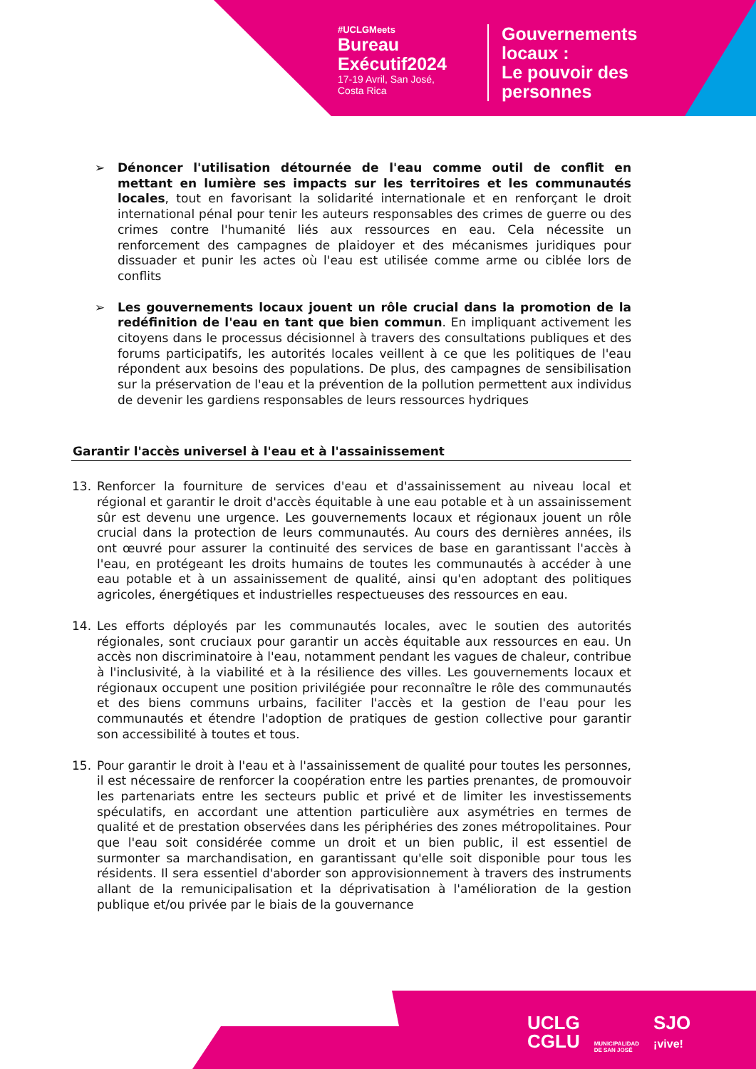#UCLGMeets
Bureau
Exécutif2024
17-19 Avril, San José,
Costa Rica
Gouvernements
locaux :
Le pouvoir des
personnes
➢ Dénoncer l'utilisation détournée de l'eau comme outil de conflit en mettant en lumière ses impacts sur les territoires et les communautés locales, tout en favorisant la solidarité internationale et en renforçant le droit international pénal pour tenir les auteurs responsables des crimes de guerre ou des crimes contre l'humanité liés aux ressources en eau. Cela nécessite un renforcement des campagnes de plaidoyer et des mécanismes juridiques pour dissuader et punir les actes où l'eau est utilisée comme arme ou ciblée lors de conflits
➢ Les gouvernements locaux jouent un rôle crucial dans la promotion de la redéfinition de l'eau en tant que bien commun. En impliquant activement les citoyens dans le processus décisionnel à travers des consultations publiques et des forums participatifs, les autorités locales veillent à ce que les politiques de l'eau répondent aux besoins des populations. De plus, des campagnes de sensibilisation sur la préservation de l'eau et la prévention de la pollution permettent aux individus de devenir les gardiens responsables de leurs ressources hydriques
Garantir l'accès universel à l'eau et à l'assainissement
13. Renforcer la fourniture de services d'eau et d'assainissement au niveau local et régional et garantir le droit d'accès équitable à une eau potable et à un assainissement sûr est devenu une urgence. Les gouvernements locaux et régionaux jouent un rôle crucial dans la protection de leurs communautés. Au cours des dernières années, ils ont œuvré pour assurer la continuité des services de base en garantissant l'accès à l'eau, en protégeant les droits humains de toutes les communautés à accéder à une eau potable et à un assainissement de qualité, ainsi qu'en adoptant des politiques agricoles, énergétiques et industrielles respectueuses des ressources en eau.
14. Les efforts déployés par les communautés locales, avec le soutien des autorités régionales, sont cruciaux pour garantir un accès équitable aux ressources en eau. Un accès non discriminatoire à l'eau, notamment pendant les vagues de chaleur, contribue à l'inclusivité, à la viabilité et à la résilience des villes. Les gouvernements locaux et régionaux occupent une position privilégiée pour reconnaître le rôle des communautés et des biens communs urbains, faciliter l'accès et la gestion de l'eau pour les communautés et étendre l'adoption de pratiques de gestion collective pour garantir son accessibilité à toutes et tous.
15. Pour garantir le droit à l'eau et à l'assainissement de qualité pour toutes les personnes, il est nécessaire de renforcer la coopération entre les parties prenantes, de promouvoir les partenariats entre les secteurs public et privé et de limiter les investissements spéculatifs, en accordant une attention particulière aux asymétries en termes de qualité et de prestation observées dans les périphéries des zones métropolitaines. Pour que l'eau soit considérée comme un droit et un bien public, il est essentiel de surmonter sa marchandisation, en garantissant qu'elle soit disponible pour tous les résidents. Il sera essentiel d'aborder son approvisionnement à travers des instruments allant de la remunicipalisation et la déprivatisation à l'amélioration de la gestion publique et/ou privée par le biais de la gouvernance
UCLG
CGLU
MUNICIPALIDAD
DE SAN JOSÉ
SJO
¡vive!